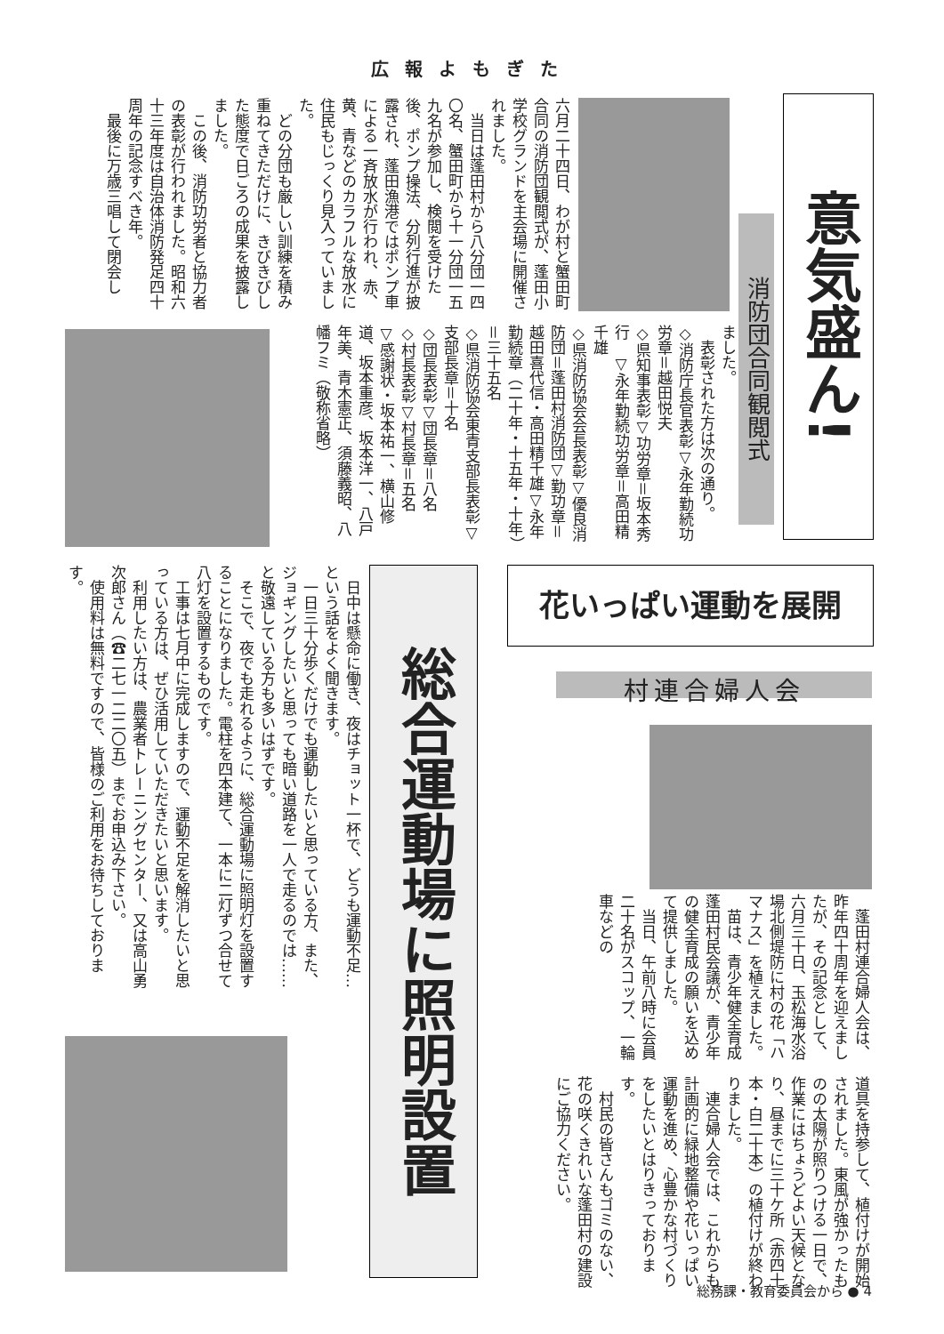広報よもぎた
意気盛ん!
消防団合同観閲式
六月二十四日、わが村と蟹田町合同の消防団観閲式が、蓬田小学校グランドを主会場に開催されました。
　当日は蓬田村から八分団一四〇名、蟹田町から十一分団一五九名が参加し、検閲を受けた後、ポンプ操法、分列行進が披露され、蓬田漁港ではポンプ車による一斉放水が行われ、赤、黄、青などのカラフルな放水に住民もじっくり見入っていました。
　どの分団も厳しい訓練を積み重ねてきただけに、きびきびした態度で日ごろの成果を披露しました。
　この後、消防功労者と協力者の表彰が行われました。昭和六十三年度は自治体消防発足四十周年の記念すべき年。
　最後に万歳三唱して閉会し
ました。
　表彰された方は次の通り。
◇消防庁長官表彰▽永年勤続功労章＝越田悦夫
◇県知事表彰▽功労章＝坂本秀行　▽永年勤続功労章＝高田精千雄
◇県消防協会会長表彰▽優良消防団＝蓬田村消防団▽勤功章＝越田喜代信・高田精千雄▽永年勤続章（二十年・十五年・十年）＝三十五名
◇県消防協会東青支部長表彰▽支部長章＝十名
◇団長表彰▽団長章＝八名
◇村長表彰▽村長章＝五名
▽感謝状・坂本祐一、横山修道、坂本重彦、坂本洋一、八戸年美、青木憲正、須藤義昭、八幡フミ（敬称省略）
花いっぱい運動を展開
村連合婦人会
　蓬田村連合婦人会は、昨年四十周年を迎えましたが、その記念として、六月三十日、玉松海水浴場北側堤防に村の花「ハマナス」を植えました。
　苗は、青少年健全育成蓬田村民会議が、青少年の健全育成の願いを込めて提供しました。
　当日、午前八時に会員二十名がスコップ、一輪車などの
道具を持参して、植付けが開始されました。東風が強かったものの太陽が照りつける一日で、作業にはちょうどよい天候となり、昼までに三十ケ所（赤四十本・白二十本）の植付けが終わりました。
　連合婦人会では、これからも計画的に緑地整備や花いっぱい運動を進め、心豊かな村づくりをしたいとはりきっております。
　村民の皆さんもゴミのない、花の咲くきれいな蓬田村の建設にご協力ください。
総合運動場に照明設置
　日中は懸命に働き、夜はチョット一杯で、どうも運動不足…という話をよく聞きます。
　一日三十分歩くだけでも運動したいと思っている方、また、ジョギングしたいと思っても暗い道路を一人で走るのでは……と敬遠している方も多いはずです。
　そこで、夜でも走れるように、総合運動場に照明灯を設置することになりました。電柱を四本建て、一本に二灯ずつ合せて八灯を設置するものです。
　工事は七月中に完成しますので、運動不足を解消したいと思っている方は、ぜひ活用していただきたいと思います。
　利用したい方は、農業者トレーニングセンター、又は高山勇次郎さん（☎二七一二二〇五）までお申込み下さい。
　使用料は無料ですので、皆様のご利用をお待ちしております。
総務課・教育委員会から ● 4